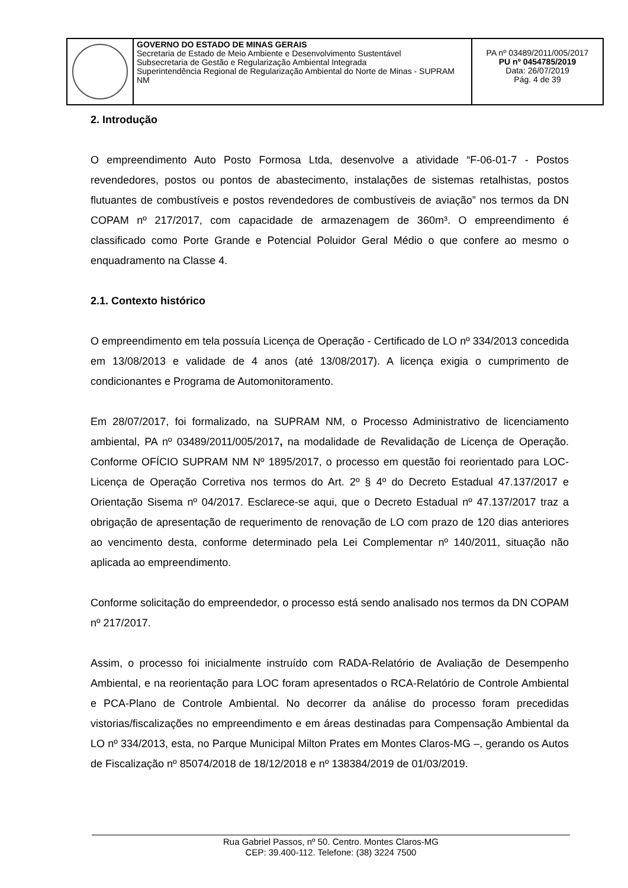| | GOVERNO DO ESTADO DE MINAS GERAIS Secretaria de Estado de Meio Ambiente e Desenvolvimento Sustentável Subsecretaria de Gestão e Regularização Ambiental Integrada Superintendência Regional de Regularização Ambiental do Norte de Minas - SUPRAM NM | PA nº 03489/2011/005/2017 PU nº 0454785/2019 Data: 26/07/2019 Pág. 4 de 39 |
2. Introdução
O empreendimento Auto Posto Formosa Ltda, desenvolve a atividade “F-06-01-7 - Postos revendedores, postos ou pontos de abastecimento, instalações de sistemas retalhistas, postos flutuantes de combustíveis e postos revendedores de combustíveis de aviação” nos termos da DN COPAM nº 217/2017, com capacidade de armazenagem de 360m³. O empreendimento é classificado como Porte Grande e Potencial Poluidor Geral Médio o que confere ao mesmo o enquadramento na Classe 4.
2.1. Contexto histórico
O empreendimento em tela possuía Licença de Operação - Certificado de LO nº 334/2013 concedida em 13/08/2013 e validade de 4 anos (até 13/08/2017). A licença exigia o cumprimento de condicionantes e Programa de Automonitoramento.
Em 28/07/2017, foi formalizado, na SUPRAM NM, o Processo Administrativo de licenciamento ambiental, PA nº 03489/2011/005/2017, na modalidade de Revalidação de Licença de Operação. Conforme OFÍCIO SUPRAM NM Nº 1895/2017, o processo em questão foi reorientado para LOC-Licença de Operação Corretiva nos termos do Art. 2º § 4º do Decreto Estadual 47.137/2017 e Orientação Sisema nº 04/2017. Esclarece-se aqui, que o Decreto Estadual nº 47.137/2017 traz a obrigação de apresentação de requerimento de renovação de LO com prazo de 120 dias anteriores ao vencimento desta, conforme determinado pela Lei Complementar nº 140/2011, situação não aplicada ao empreendimento.
Conforme solicitação do empreendedor, o processo está sendo analisado nos termos da DN COPAM nº 217/2017.
Assim, o processo foi inicialmente instruído com RADA-Relatório de Avaliação de Desempenho Ambiental, e na reorientação para LOC foram apresentados o RCA-Relatório de Controle Ambiental e PCA-Plano de Controle Ambiental. No decorrer da análise do processo foram precedidas vistorias/fiscalizações no empreendimento e em áreas destinadas para Compensação Ambiental da LO nº 334/2013, esta, no Parque Municipal Milton Prates em Montes Claros-MG –, gerando os Autos de Fiscalização nº 85074/2018 de 18/12/2018 e nº 138384/2019 de 01/03/2019.
Rua Gabriel Passos, nº 50. Centro. Montes Claros-MG
CEP: 39.400-112. Telefone: (38) 3224 7500